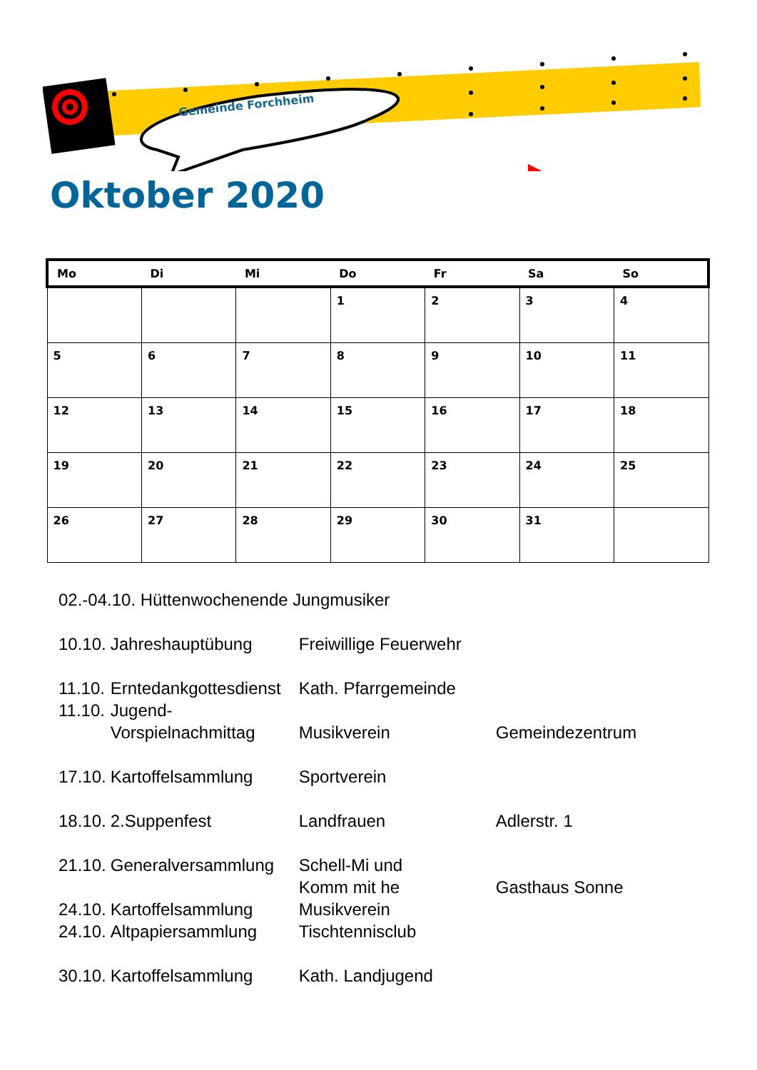Gemeinde Forchheim
Oktober 2020
| Mo | Di | Mi | Do | Fr | Sa | So |
| --- | --- | --- | --- | --- | --- | --- |
| | | | 1 | 2 | 3 | 4 |
| 5 | 6 | 7 | 8 | 9 | 10 | 11 |
| 12 | 13 | 14 | 15 | 16 | 17 | 18 |
| 19 | 20 | 21 | 22 | 23 | 24 | 25 |
| 26 | 27 | 28 | 29 | 30 | 31 | |
| 02.-04.10. Hüttenwochenende Jungmusiker | | | |
| 10.10. | Jahreshauptübung | Freiwillige Feuerwehr | |
| 11.10. | Erntedankgottesdienst | Kath. Pfarrgemeinde | |
| 11.10. | Jugend- Vorspielnachmittag | Musikverein | Gemeindezentrum |
| 17.10. | Kartoffelsammlung | Sportverein | |
| 18.10. | 2.Suppenfest | Landfrauen | Adlerstr. 1 |
| 21.10. | Generalversammlung | Schell-Mi und Komm mit he | Gasthaus Sonne |
| 24.10. | Kartoffelsammlung | Musikverein | |
| 24.10. | Altpapiersammlung | Tischtennisclub | |
| 30.10. | Kartoffelsammlung | Kath. Landjugend | |